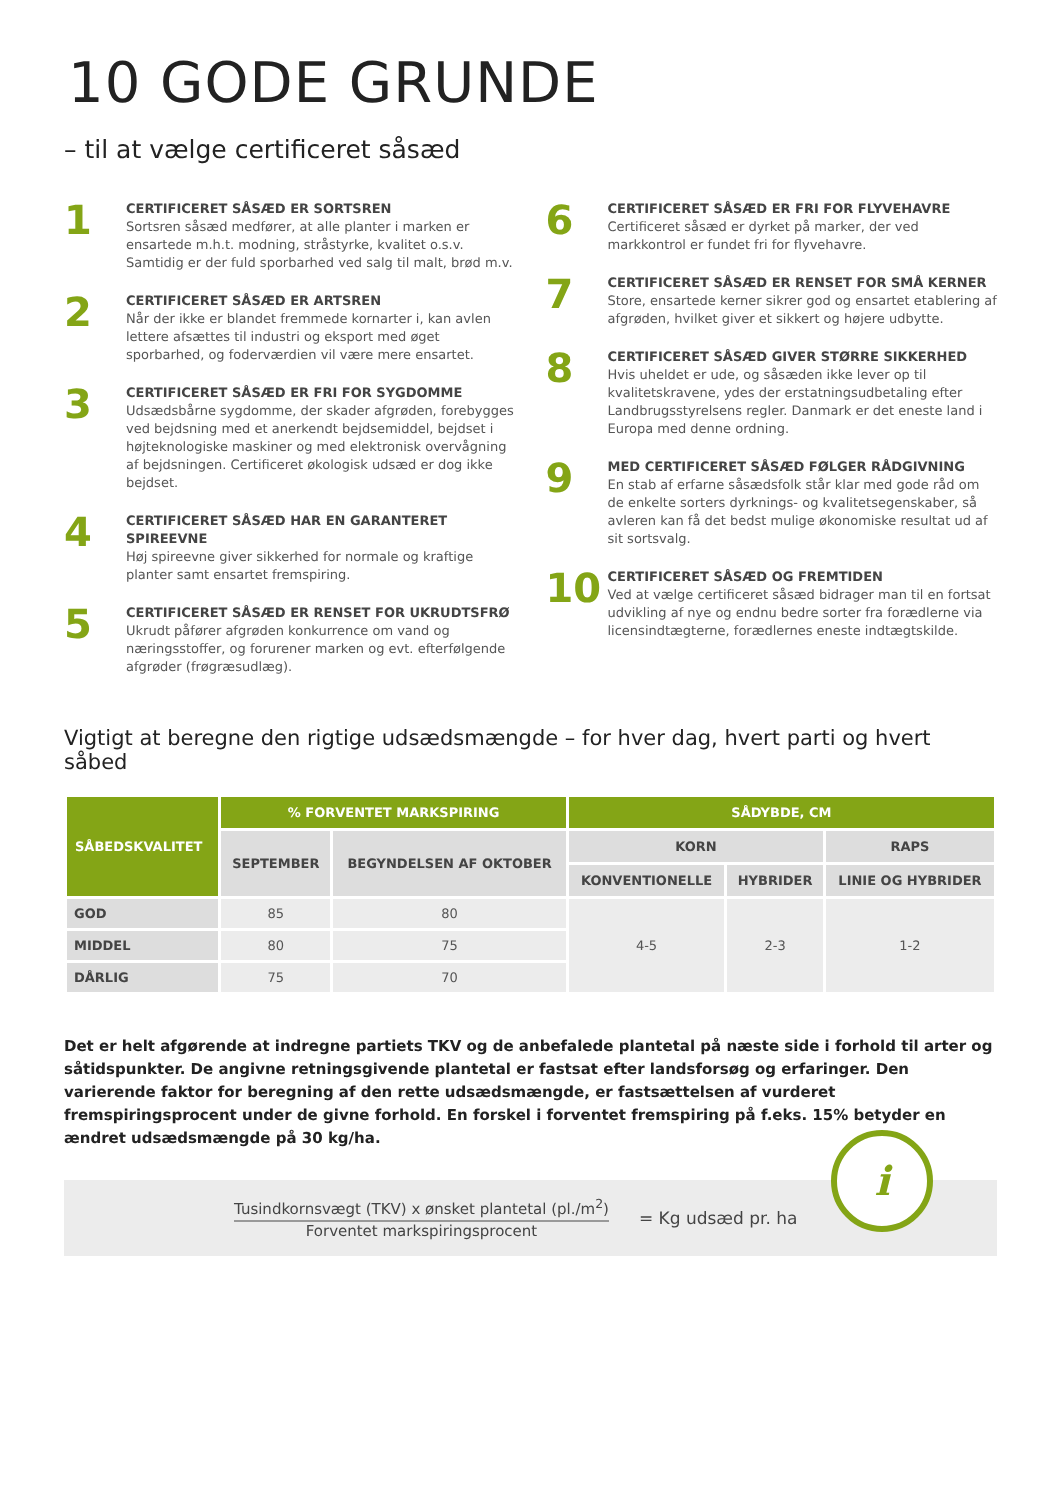10 GODE GRUNDE
– til at vælge certificeret såsæd
1
CERTIFICERET SÅSÆD ER SORTSREN
Sortsren såsæd medfører, at alle planter i marken er ensartede m.h.t. modning, stråstyrke, kvalitet o.s.v. Samtidig er der fuld sporbarhed ved salg til malt, brød m.v.
2
CERTIFICERET SÅSÆD ER ARTSREN
Når der ikke er blandet fremmede kornarter i, kan avlen lettere afsættes til industri og eksport med øget sporbarhed, og foderværdien vil være mere ensartet.
3
CERTIFICERET SÅSÆD ER FRI FOR SYGDOMME
Udsædsbårne sygdomme, der skader afgrøden, forebygges ved bejdsning med et anerkendt bejdsemiddel, bejdset i højteknologiske maskiner og med elektronisk overvågning af bejdsningen. Certificeret økologisk udsæd er dog ikke bejdset.
4
CERTIFICERET SÅSÆD HAR EN GARANTERET SPIREEVNE
Høj spireevne giver sikkerhed for normale og kraftige planter samt ensartet fremspiring.
5
CERTIFICERET SÅSÆD ER RENSET FOR UKRUDTSFRØ
Ukrudt påfører afgrøden konkurrence om vand og næringsstoffer, og forurener marken og evt. efterfølgende afgrøder (frøgræsudlæg).
6
CERTIFICERET SÅSÆD ER FRI FOR FLYVEHAVRE
Certificeret såsæd er dyrket på marker, der ved markkontrol er fundet fri for flyvehavre.
7
CERTIFICERET SÅSÆD ER RENSET FOR SMÅ KERNER
Store, ensartede kerner sikrer god og ensartet etablering af afgrøden, hvilket giver et sikkert og højere udbytte.
8
CERTIFICERET SÅSÆD GIVER STØRRE SIKKERHED
Hvis uheldet er ude, og såsæden ikke lever op til kvalitetskravene, ydes der erstatningsudbetaling efter Landbrugsstyrelsens regler. Danmark er det eneste land i Europa med denne ordning.
9
MED CERTIFICERET SÅSÆD FØLGER RÅDGIVNING
En stab af erfarne såsædsfolk står klar med gode råd om de enkelte sorters dyrknings- og kvalitetsegenskaber, så avleren kan få det bedst mulige økonomiske resultat ud af sit sortsvalg.
10
CERTIFICERET SÅSÆD OG FREMTIDEN
Ved at vælge certificeret såsæd bidrager man til en fortsat udvikling af nye og endnu bedre sorter fra forædlerne via licensindtægterne, forædlernes eneste indtægtskilde.
Vigtigt at beregne den rigtige udsædsmængde – for hver dag, hvert parti og hvert såbed
| SÅBEDSKVALITET | % FORVENTET MARKSPIRING | | SÅDYBDE, CM | | |
| --- | --- | --- | --- | --- | --- |
| | SEPTEMBER | BEGYNDELSEN AF OKTOBER | KORN | | RAPS |
| | | | KONVENTIONELLE | HYBRIDER | LINIE OG HYBRIDER |
| GOD | 85 | 80 | 4-5 | 2-3 | 1-2 |
| MIDDEL | 80 | 75 | | | |
| DÅRLIG | 75 | 70 | | | |
Det er helt afgørende at indregne partiets TKV og de anbefalede plantetal på næste side i forhold til arter og såtidspunkter. De angivne retningsgivende plantetal er fastsat efter landsforsøg og erfaringer. Den varierende faktor for beregning af den rette udsædsmængde, er fastsættelsen af vurderet fremspiringsprocent under de givne forhold. En forskel i forventet fremspiring på f.eks. 15% betyder en ændret udsædsmængde på 30 kg/ha.
Tusindkornsvægt (TKV) x ønsket plantetal (pl./m<sup>2</sup>)
Forventet markspiringsprocent
= Kg udsæd pr. ha
i